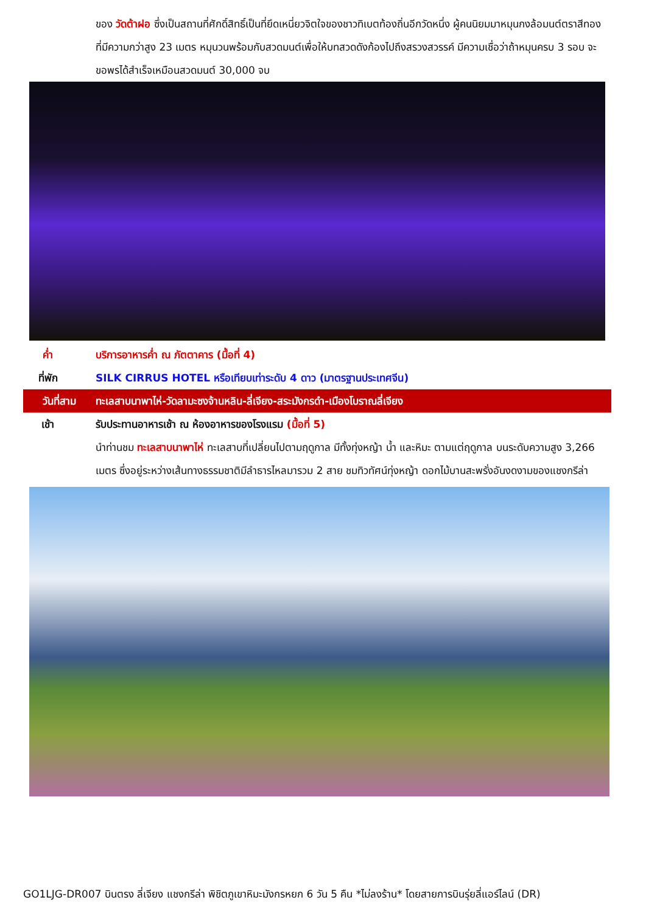ของ วัดต้าฝอ ซึ่งเป็นสถานที่ศักดิ์สิทธิ์เป็นที่ยึดเหนี่ยวจิตใจของชาวทิเบตท้องถิ่นอีกวัดหนึ่ง ผู้คนนิยมมาหมุนกงล้อมนต์ตราสีทอง ที่มีความกว่าสูง 23 เมตร หมุนวนพร้อมกับสวดมนต์เพื่อให้บทสวดดังก้องไปถึงสรวงสวรรค์ มีความเชื่อว่าถ้าหมุนครบ 3 รอบ จะขอพรได้สำเร็จเหมือนสวดมนต์ 30,000 จบ
ค่ำ บริการอาหารค่ำ ณ ภัตตาคาร (มื้อที่ 4)
ที่พัก SILK CIRRUS HOTEL หรือเทียบเท่าระดับ 4 ดาว (มาตรฐานประเทศจีน)
วันที่สาม ทะเลสาบนาพาไห่-วัดลามะซงจ้านหลิน-ลี่เจียง-สระมังกรดำ-เมืองโบราณลี่เจียง
เช้า รับประทานอาหารเช้า ณ ห้องอาหารของโรงแรม (มื้อที่ 5)
นำท่านชม ทะเลสาบนาพาไห่ ทะเลสาบที่เปลี่ยนไปตามฤดูกาล มีทั้งทุ่งหญ้า น้ำ และหิมะ ตามแต่ฤดูกาล บนระดับความสูง 3,266 เมตร ซึ่งอยู่ระหว่างเส้นทางธรรมชาติมีลำธารไหลมารวม 2 สาย ชมทิวทัศน์ทุ่งหญ้า ดอกไม้บานสะพรั่งอันงดงามของแชงกรีล่า
GO1LJG-DR007 บินตรง ลี่เจียง แชงกรีล่า พิชิตภูเขาหิมะมังกรหยก 6 วัน 5 คืน *ไม่ลงร้าน* โดยสายการบินรุ่ยลี่แอร์ไลน์ (DR)